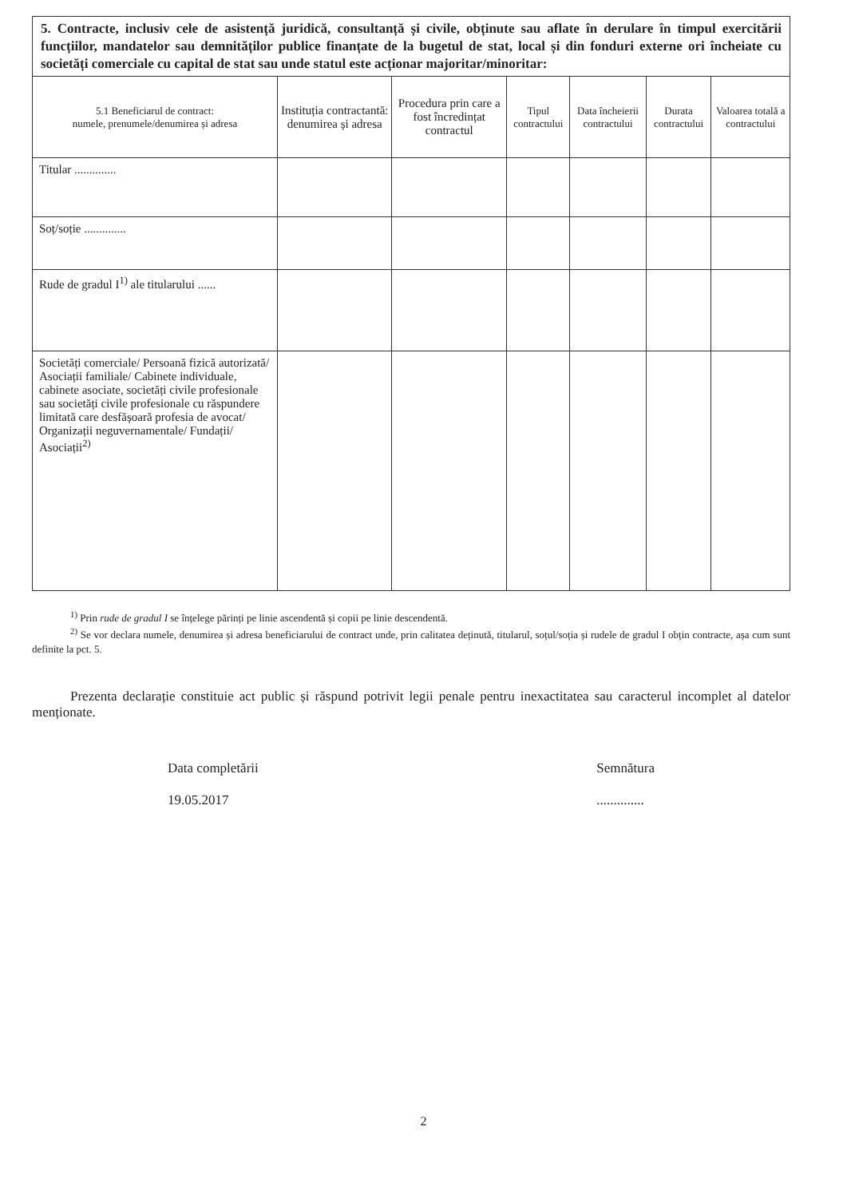5. Contracte, inclusiv cele de asistență juridică, consultanță și civile, obținute sau aflate în derulare în timpul exercitării funcțiilor, mandatelor sau demnităților publice finanțate de la bugetul de stat, local și din fonduri externe ori încheiate cu societăți comerciale cu capital de stat sau unde statul este acționar majoritar/minoritar:
| 5.1 Beneficiarul de contract: numele, prenumele/denumirea și adresa | Instituția contractantă: denumirea și adresa | Procedura prin care a fost încredințat contractul | Tipul contractului | Data încheierii contractului | Durata contractului | Valoarea totală a contractului |
| --- | --- | --- | --- | --- | --- | --- |
| Titular .............. | | | | | | |
| Soț/soție .............. | | | | | | |
| Rude de gradul I<sup>1)</sup> ale titularului ...... | | | | | | |
| Societăți comerciale/ Persoană fizică autorizată/ Asociații familiale/ Cabinete individuale, cabinete asociate, societăți civile profesionale sau societăți civile profesionale cu răspundere limitată care desfășoară profesia de avocat/ Organizații neguvernamentale/ Fundații/ Asociații<sup>2)</sup> | | | | | | |
<sup>1)</sup> Prin rude de gradul I se înțelege părinți pe linie ascendentă și copii pe linie descendentă.
<sup>2)</sup> Se vor declara numele, denumirea și adresa beneficiarului de contract unde, prin calitatea deținută, titularul, soțul/soția și rudele de gradul I obțin contracte, așa cum sunt definite la pct. 5.
Prezenta declarație constituie act public și răspund potrivit legii penale pentru inexactitatea sau caracterul incomplet al datelor menționate.
Data completării
19.05.2017
Semnătura
..............
2